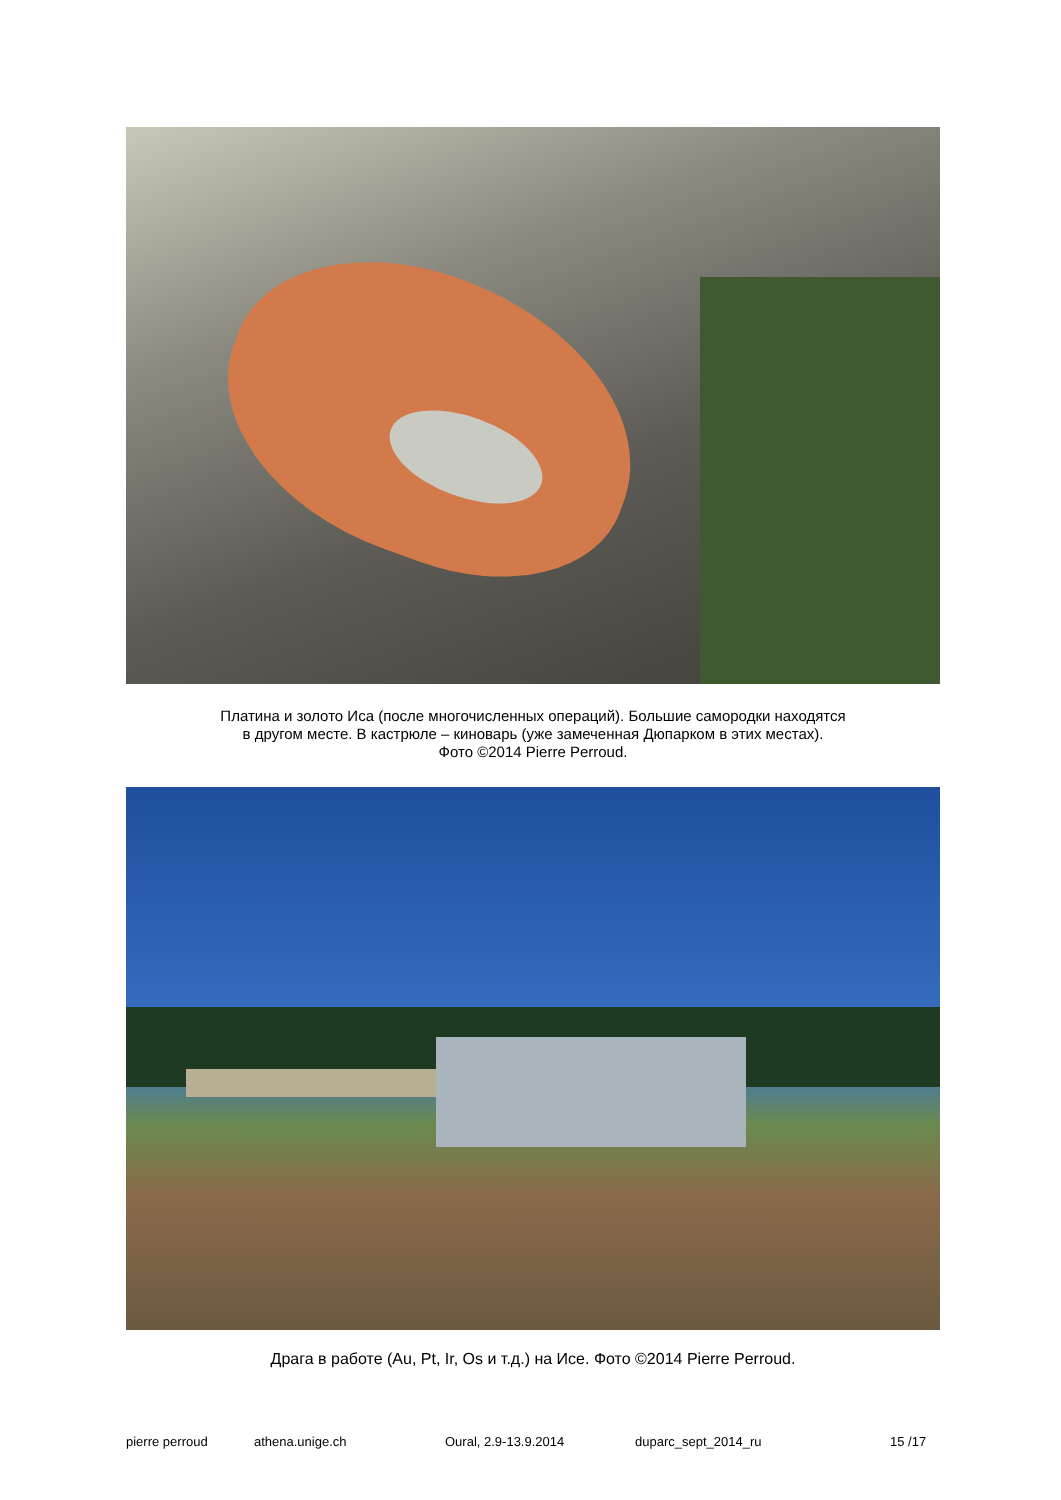Платина и золото Иса (после многочисленных операций). Большие самородки находятся
в другом месте. В кастрюле – киноварь (уже замеченная Дюпарком в этих местах).
Фото ©2014 Pierre Perroud.
Драга в работе (Au, Pt, Ir, Os и т.д.) на Исе. Фото ©2014 Pierre Perroud.
pierre perroud athena.unige.ch Oural, 2.9-13.9.2014 duparc_sept_2014_ru 15 /17